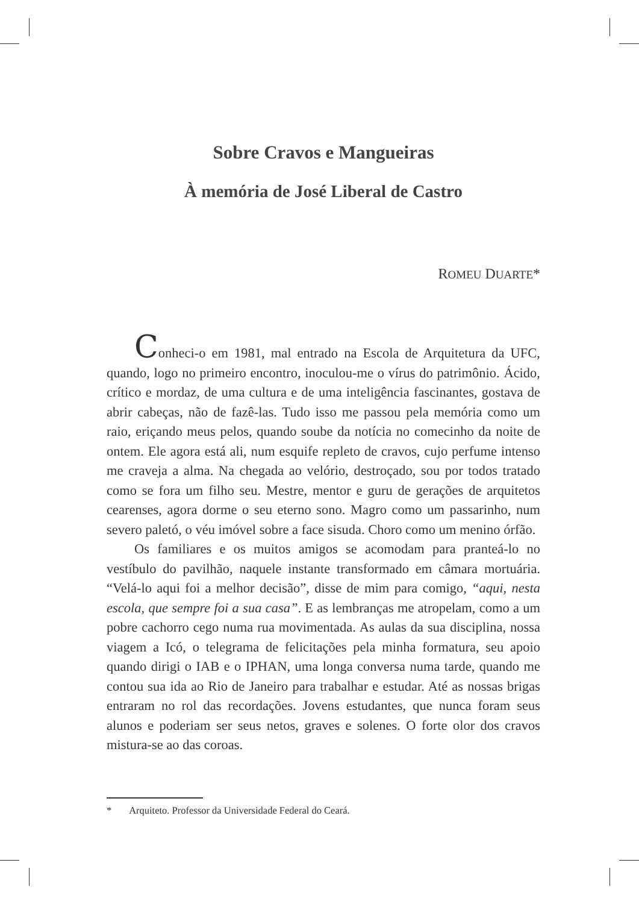Sobre Cravos e Mangueiras
À memória de José Liberal de Castro
ROMEU DUARTE*
Conheci-o em 1981, mal entrado na Escola de Arquitetura da UFC, quando, logo no primeiro encontro, inoculou-me o vírus do patrimônio. Ácido, crítico e mordaz, de uma cultura e de uma inteligência fascinantes, gostava de abrir cabeças, não de fazê-las. Tudo isso me passou pela memória como um raio, eriçando meus pelos, quando soube da notícia no comecinho da noite de ontem. Ele agora está ali, num esquife repleto de cravos, cujo perfume intenso me craveja a alma. Na chegada ao velório, destroçado, sou por todos tratado como se fora um filho seu. Mestre, mentor e guru de gerações de arquitetos cearenses, agora dorme o seu eterno sono. Magro como um passarinho, num severo paletó, o véu imóvel sobre a face sisuda. Choro como um menino órfão.
Os familiares e os muitos amigos se acomodam para pranteá-lo no vestíbulo do pavilhão, naquele instante transformado em câmara mortuária. “Velá-lo aqui foi a melhor decisão”, disse de mim para comigo, “aqui, nesta escola, que sempre foi a sua casa”. E as lembranças me atropelam, como a um pobre cachorro cego numa rua movimentada. As aulas da sua disciplina, nossa viagem a Icó, o telegrama de felicitações pela minha formatura, seu apoio quando dirigi o IAB e o IPHAN, uma longa conversa numa tarde, quando me contou sua ida ao Rio de Janeiro para trabalhar e estudar. Até as nossas brigas entraram no rol das recordações. Jovens estudantes, que nunca foram seus alunos e poderiam ser seus netos, graves e solenes. O forte olor dos cravos mistura-se ao das coroas.
* Arquiteto. Professor da Universidade Federal do Ceará.